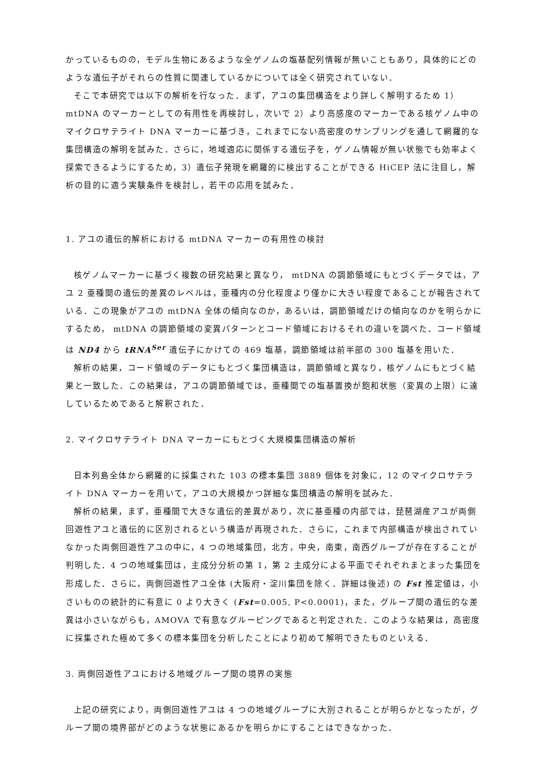かっているものの，モデル生物にあるような全ゲノムの塩基配列情報が無いこともあり，具体的にどのような遺伝子がそれらの性質に関連しているかについては全く研究されていない．
そこで本研究では以下の解析を行なった．まず，アユの集団構造をより詳しく解明するため 1）mtDNA のマーカーとしての有用性を再検討し，次いで 2）より高感度のマーカーである核ゲノム中のマイクロサテライト DNA マーカーに基づき，これまでにない高密度のサンプリングを通して網羅的な集団構造の解明を試みた．さらに，地域適応に関係する遺伝子を，ゲノム情報が無い状態でも効率よく探索できるようにするため，3）遺伝子発現を網羅的に検出することができる HiCEP 法に注目し，解析の目的に適う実験条件を検討し，若干の応用を試みた．
1. アユの遺伝的解析における mtDNA マーカーの有用性の検討
核ゲノムマーカーに基づく複数の研究結果と異なり， mtDNA の調節領域にもとづくデータでは，アユ 2 亜種間の遺伝的差異のレベルは，亜種内の分化程度より僅かに大きい程度であることが報告されている．この現象がアユの mtDNA 全体の傾向なのか，あるいは，調節領域だけの傾向なのかを明らかにするため， mtDNA の調節領域の変異パターンとコード領域におけるそれの違いを調べた．コード領域は ND4 から tRNA<sup>Ser</sup> 遺伝子にかけての 469 塩基，調節領域は前半部の 300 塩基を用いた．
解析の結果，コード領域のデータにもとづく集団構造は，調節領域と異なり，核ゲノムにもとづく結果と一致した．この結果は，アユの調節領域では，亜種間での塩基置換が飽和状態（変異の上限）に達しているためであると解釈された．
2. マイクロサテライト DNA マーカーにもとづく大規模集団構造の解析
日本列島全体から網羅的に採集された 103 の標本集団 3889 個体を対象に，12 のマイクロサテライト DNA マーカーを用いて，アユの大規模かつ詳細な集団構造の解明を試みた．
解析の結果，まず，亜種間で大きな遺伝的差異があり，次に基亜種の内部では，琵琶湖産アユが両側回遊性アユと遺伝的に区別されるという構造が再現された．さらに，これまで内部構造が検出されていなかった両側回遊性アユの中に，4 つの地域集団，北方，中央，南東，南西グループが存在することが判明した．4 つの地域集団は，主成分分析の第 1，第 2 主成分による平面でそれぞれまとまった集団を形成した．さらに，両側回遊性アユ全体 (大阪府・淀川集団を除く．詳細は後述) の Fst 推定値は，小さいものの統計的に有意に 0 より大きく (Fst=0.005, P<0.0001)，また，グループ間の遺伝的な差異は小さいながらも，AMOVA で有意なグルーピングであると判定された．このような結果は，高密度に採集された極めて多くの標本集団を分析したことにより初めて解明できたものといえる．
3. 両側回遊性アユにおける地域グループ間の境界の実態
上記の研究により，両側回遊性アユは 4 つの地域グループに大別されることが明らかとなったが，グループ間の境界部がどのような状態にあるかを明らかにすることはできなかった．